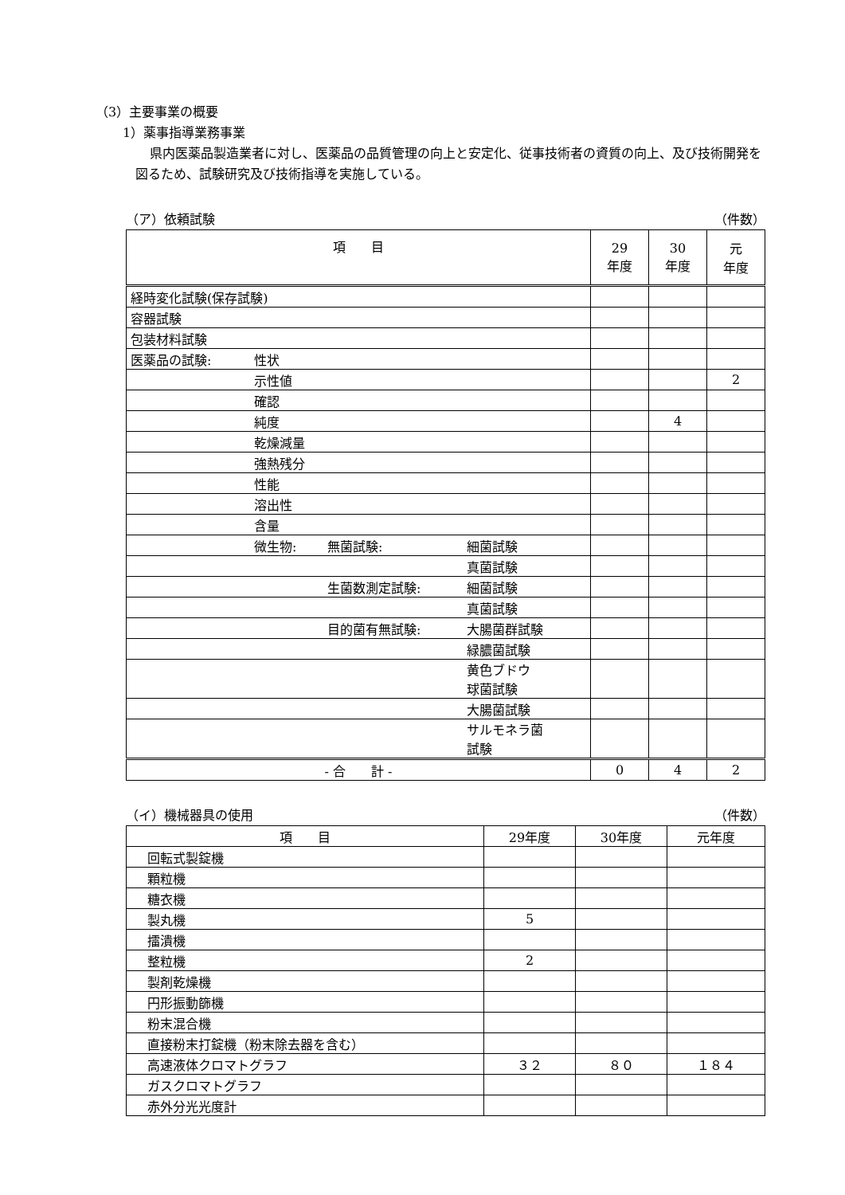（3）主要事業の概要
1）薬事指導業務事業
県内医薬品製造業者に対し、医薬品の品質管理の向上と安定化、従事技術者の資質の向上、及び技術開発を図るため、試験研究及び技術指導を実施している。
（ア）依頼試験 （件数）
| 項 目 | | | | 29 年度 | 30 年度 | 元 年度 |
| 経時変化試験(保存試験) | | | | | | |
| 容器試験 | | | | | | |
| 包装材料試験 | | | | | | |
| 医薬品の試験: | 性状 | | | | | |
| | 示性値 | | | | | 2 |
| | 確認 | | | | | |
| | 純度 | | | | 4 | |
| | 乾燥減量 | | | | | |
| | 強熱残分 | | | | | |
| | 性能 | | | | | |
| | 溶出性 | | | | | |
| | 含量 | | | | | |
| | 微生物: | 無菌試験: | 細菌試験 | | | |
| | | | 真菌試験 | | | |
| | | 生菌数測定試験: | 細菌試験 | | | |
| | | | 真菌試験 | | | |
| | | 目的菌有無試験: | 大腸菌群試験 | | | |
| | | | 緑膿菌試験 | | | |
| | | | 黄色ブドウ 球菌試験 | | | |
| | | | 大腸菌試験 | | | |
| | | | サルモネラ菌 試験 | | | |
| - 合 計 - | | | | 0 | 4 | 2 |
（イ）機械器具の使用 （件数）
| 項 目 | 29年度 | 30年度 | 元年度 |
| 回転式製錠機 | | | |
| 顆粒機 | | | |
| 糖衣機 | | | |
| 製丸機 | 5 | | |
| 擂潰機 | | | |
| 整粒機 | 2 | | |
| 製剤乾燥機 | | | |
| 円形振動篩機 | | | |
| 粉末混合機 | | | |
| 直接粉末打錠機（粉末除去器を含む） | | | |
| 高速液体クロマトグラフ | ３２ | ８０ | １８４ |
| ガスクロマトグラフ | | | |
| 赤外分光光度計 | | | |